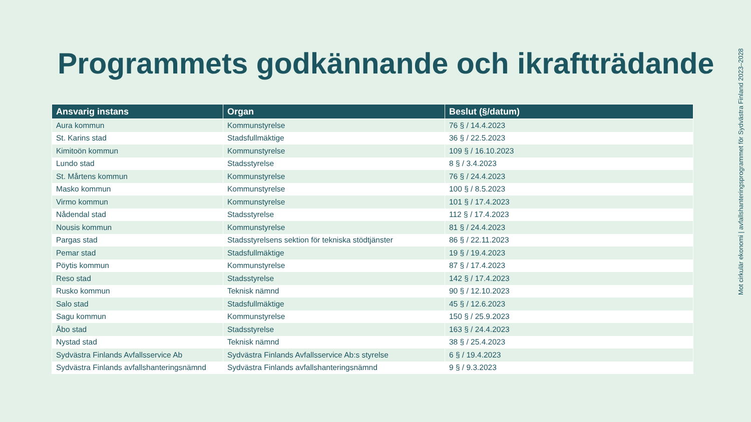Programmets godkännande och ikraftträdande
| Ansvarig instans | Organ | Beslut (§/datum) |
| --- | --- | --- |
| Aura kommun | Kommunstyrelse | 76 § / 14.4.2023 |
| St. Karins stad | Stadsfullmäktige | 36 § / 22.5.2023 |
| Kimitoön kommun | Kommunstyrelse | 109 § / 16.10.2023 |
| Lundo stad | Stadsstyrelse | 8 § / 3.4.2023 |
| St. Mårtens kommun | Kommunstyrelse | 76 § / 24.4.2023 |
| Masko kommun | Kommunstyrelse | 100 § / 8.5.2023 |
| Virmo kommun | Kommunstyrelse | 101 § / 17.4.2023 |
| Nådendal stad | Stadsstyrelse | 112 § / 17.4.2023 |
| Nousis kommun | Kommunstyrelse | 81 § / 24.4.2023 |
| Pargas stad | Stadsstyrelsens sektion för tekniska stödtjänster | 86 § / 22.11.2023 |
| Pemar stad | Stadsfullmäktige | 19 § / 19.4.2023 |
| Pöytis kommun | Kommunstyrelse | 87 § / 17.4.2023 |
| Reso stad | Stadsstyrelse | 142 § / 17.4.2023 |
| Rusko kommun | Teknisk nämnd | 90 § / 12.10.2023 |
| Salo stad | Stadsfullmäktige | 45 § / 12.6.2023 |
| Sagu kommun | Kommunstyrelse | 150 § / 25.9.2023 |
| Åbo stad | Stadsstyrelse | 163 § / 24.4.2023 |
| Nystad stad | Teknisk nämnd | 38 § / 25.4.2023 |
| Sydvästra Finlands Avfallsservice Ab | Sydvästra Finlands Avfallsservice Ab:s styrelse | 6 § / 19.4.2023 |
| Sydvästra Finlands avfallshanteringsnämnd | Sydvästra Finlands avfallshanteringsnämnd | 9 § / 9.3.2023 |
Mot cirkulär ekonomi | avfallshanteringsprogrammet för Sydvästra Finland 2023–2028